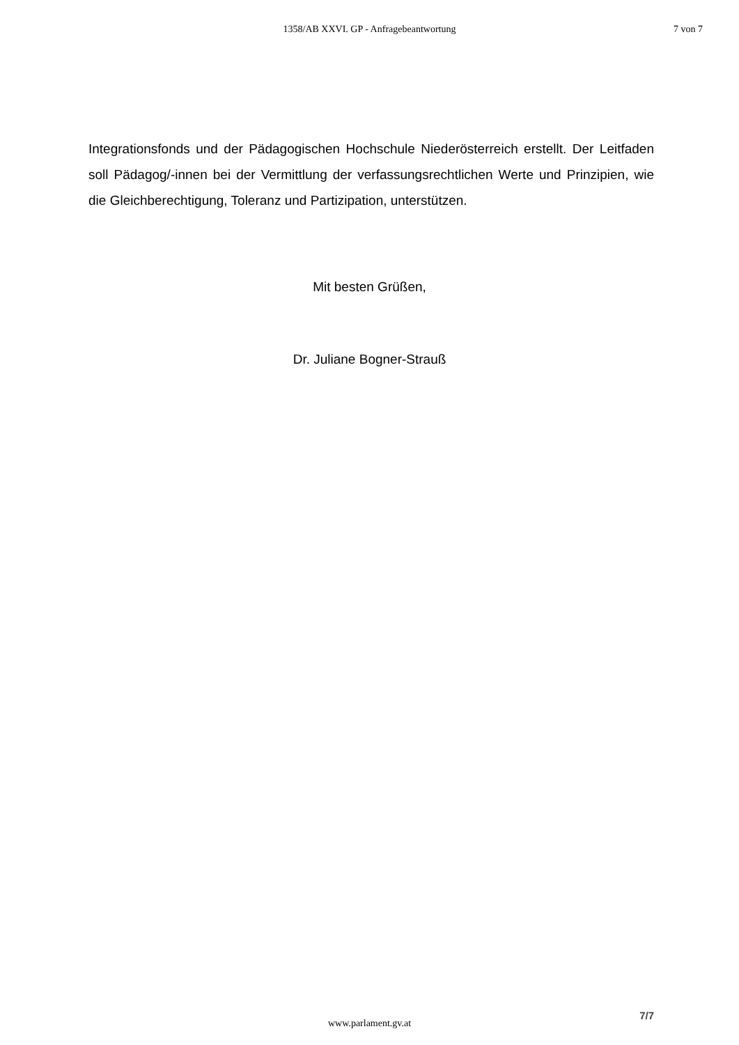1358/AB XXVI. GP - Anfragebeantwortung
7 von 7
Integrationsfonds und der Pädagogischen Hochschule Niederösterreich erstellt. Der Leitfaden soll Pädagog/-innen bei der Vermittlung der verfassungsrechtlichen Werte und Prinzipien, wie die Gleichberechtigung, Toleranz und Partizipation, unterstützen.
Mit besten Grüßen,
Dr. Juliane Bogner-Strauß
7/7
www.parlament.gv.at